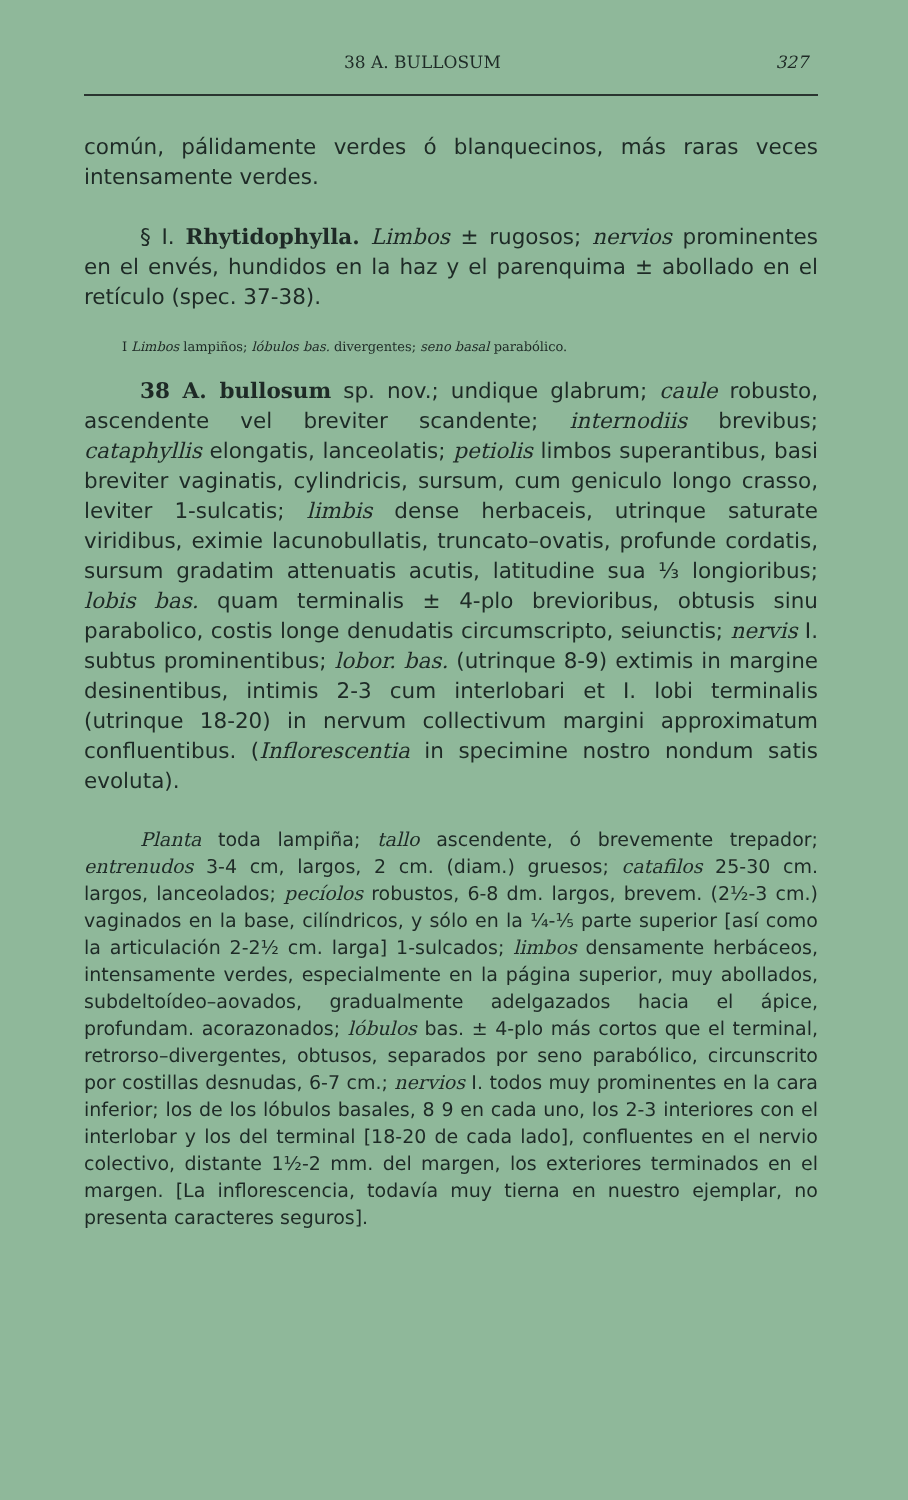38 A. BULLOSUM 327
común, pálidamente verdes ó blanquecinos, más raras veces intensamente verdes.
§ I. Rhytidophylla. Limbos ± rugosos; nervios prominentes en el envés, hundidos en la haz y el parenquima ± abollado en el retículo (spec. 37-38).
I Limbos lampiños; lóbulos bas. divergentes; seno basal parabólico.
38 A. bullosum sp. nov.; undique glabrum; caule robusto, ascendente vel breviter scandente; internodiis brevibus; cataphyllis elongatis, lanceolatis; petiolis limbos superantibus, basi breviter vaginatis, cylindricis, sursum, cum geniculo longo crasso, leviter 1-sulcatis; limbis dense herbaceis, utrinque saturate viridibus, eximie lacunobullatis, truncato–ovatis, profunde cordatis, sursum gradatim attenuatis acutis, latitudine sua ⅓ longioribus; lobis bas. quam terminalis ± 4-plo brevioribus, obtusis sinu parabolico, costis longe denudatis circumscripto, seiunctis; nervis I. subtus prominentibus; lobor. bas. (utrinque 8-9) extimis in margine desinentibus, intimis 2-3 cum interlobari et I. lobi terminalis (utrinque 18-20) in nervum collectivum margini approximatum confluentibus. (Inflorescentia in specimine nostro nondum satis evoluta).
Planta toda lampiña; tallo ascendente, ó brevemente trepador; entrenudos 3-4 cm, largos, 2 cm. (diam.) gruesos; catafilos 25-30 cm. largos, lanceolados; pecíolos robustos, 6-8 dm. largos, brevem. (2½-3 cm.) vaginados en la base, cilíndricos, y sólo en la ¼-⅕ parte superior [así como la articulación 2-2½ cm. larga] 1-sulcados; limbos densamente herbáceos, intensamente verdes, especialmente en la página superior, muy abollados, subdeltoídeo–aovados, gradualmente adelgazados hacia el ápice, profundam. acorazonados; lóbulos bas. ± 4-plo más cortos que el terminal, retrorso–divergentes, obtusos, separados por seno parabólico, circunscrito por costillas desnudas, 6-7 cm.; nervios I. todos muy prominentes en la cara inferior; los de los lóbulos basales, 8 9 en cada uno, los 2-3 interiores con el interlobar y los del terminal [18-20 de cada lado], confluentes en el nervio colectivo, distante 1½-2 mm. del margen, los exteriores terminados en el margen. [La inflorescencia, todavía muy tierna en nuestro ejemplar, no presenta caracteres seguros].